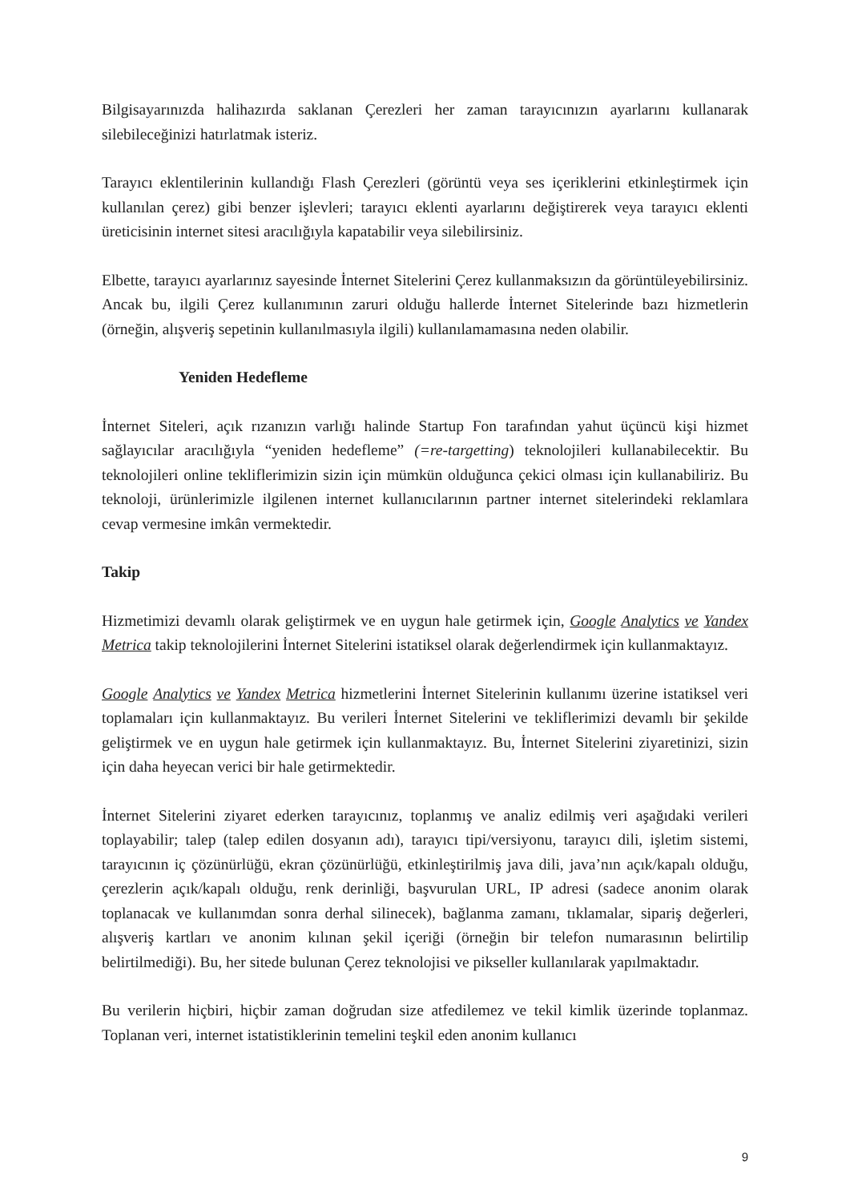Bilgisayarınızda halihazırda saklanan Çerezleri her zaman tarayıcınızın ayarlarını kullanarak silebileceğinizi hatırlatmak isteriz.
Tarayıcı eklentilerinin kullandığı Flash Çerezleri (görüntü veya ses içeriklerini etkinleştirmek için kullanılan çerez) gibi benzer işlevleri; tarayıcı eklenti ayarlarını değiştirerek veya tarayıcı eklenti üreticisinin internet sitesi aracılığıyla kapatabilir veya silebilirsiniz.
Elbette, tarayıcı ayarlarınız sayesinde İnternet Sitelerini Çerez kullanmaksızın da görüntüleyebilirsiniz. Ancak bu, ilgili Çerez kullanımının zaruri olduğu hallerde İnternet Sitelerinde bazı hizmetlerin (örneğin, alışveriş sepetinin kullanılmasıyla ilgili) kullanılamamasına neden olabilir.
Yeniden Hedefleme
İnternet Siteleri, açık rızanızın varlığı halinde Startup Fon tarafından yahut üçüncü kişi hizmet sağlayıcılar aracılığıyla “yeniden hedefleme” (=re-targetting) teknolojileri kullanabilecektir. Bu teknolojileri online tekliflerimizin sizin için mümkün olduğunca çekici olması için kullanabiliriz. Bu teknoloji, ürünlerimizle ilgilenen internet kullanıcılarının partner internet sitelerindeki reklamlara cevap vermesine imkân vermektedir.
Takip
Hizmetimizi devamlı olarak geliştirmek ve en uygun hale getirmek için, Google Analytics ve Yandex Metrica takip teknolojilerini İnternet Sitelerini istatiksel olarak değerlendirmek için kullanmaktayız.
Google Analytics ve Yandex Metrica hizmetlerini İnternet Sitelerinin kullanımı üzerine istatiksel veri toplamaları için kullanmaktayız. Bu verileri İnternet Sitelerini ve tekliflerimizi devamlı bir şekilde geliştirmek ve en uygun hale getirmek için kullanmaktayız. Bu, İnternet Sitelerini ziyaretinizi, sizin için daha heyecan verici bir hale getirmektedir.
İnternet Sitelerini ziyaret ederken tarayıcınız, toplanmış ve analiz edilmiş veri aşağıdaki verileri toplayabilir; talep (talep edilen dosyanın adı), tarayıcı tipi/versiyonu, tarayıcı dili, işletim sistemi, tarayıcının iç çözünürlüğü, ekran çözünürlüğü, etkinleştirilmiş java dili, java’nın açık/kapalı olduğu, çerezlerin açık/kapalı olduğu, renk derinliği, başvurulan URL, IP adresi (sadece anonim olarak toplanacak ve kullanımdan sonra derhal silinecek), bağlanma zamanı, tıklamalar, sipariş değerleri, alışveriş kartları ve anonim kılınan şekil içeriği (örneğin bir telefon numarasının belirtilip belirtilmediği). Bu, her sitede bulunan Çerez teknolojisi ve pikseller kullanılarak yapılmaktadır.
Bu verilerin hiçbiri, hiçbir zaman doğrudan size atfedilemez ve tekil kimlik üzerinde toplanmaz. Toplanan veri, internet istatistiklerinin temelini teşkil eden anonim kullanıcı
9